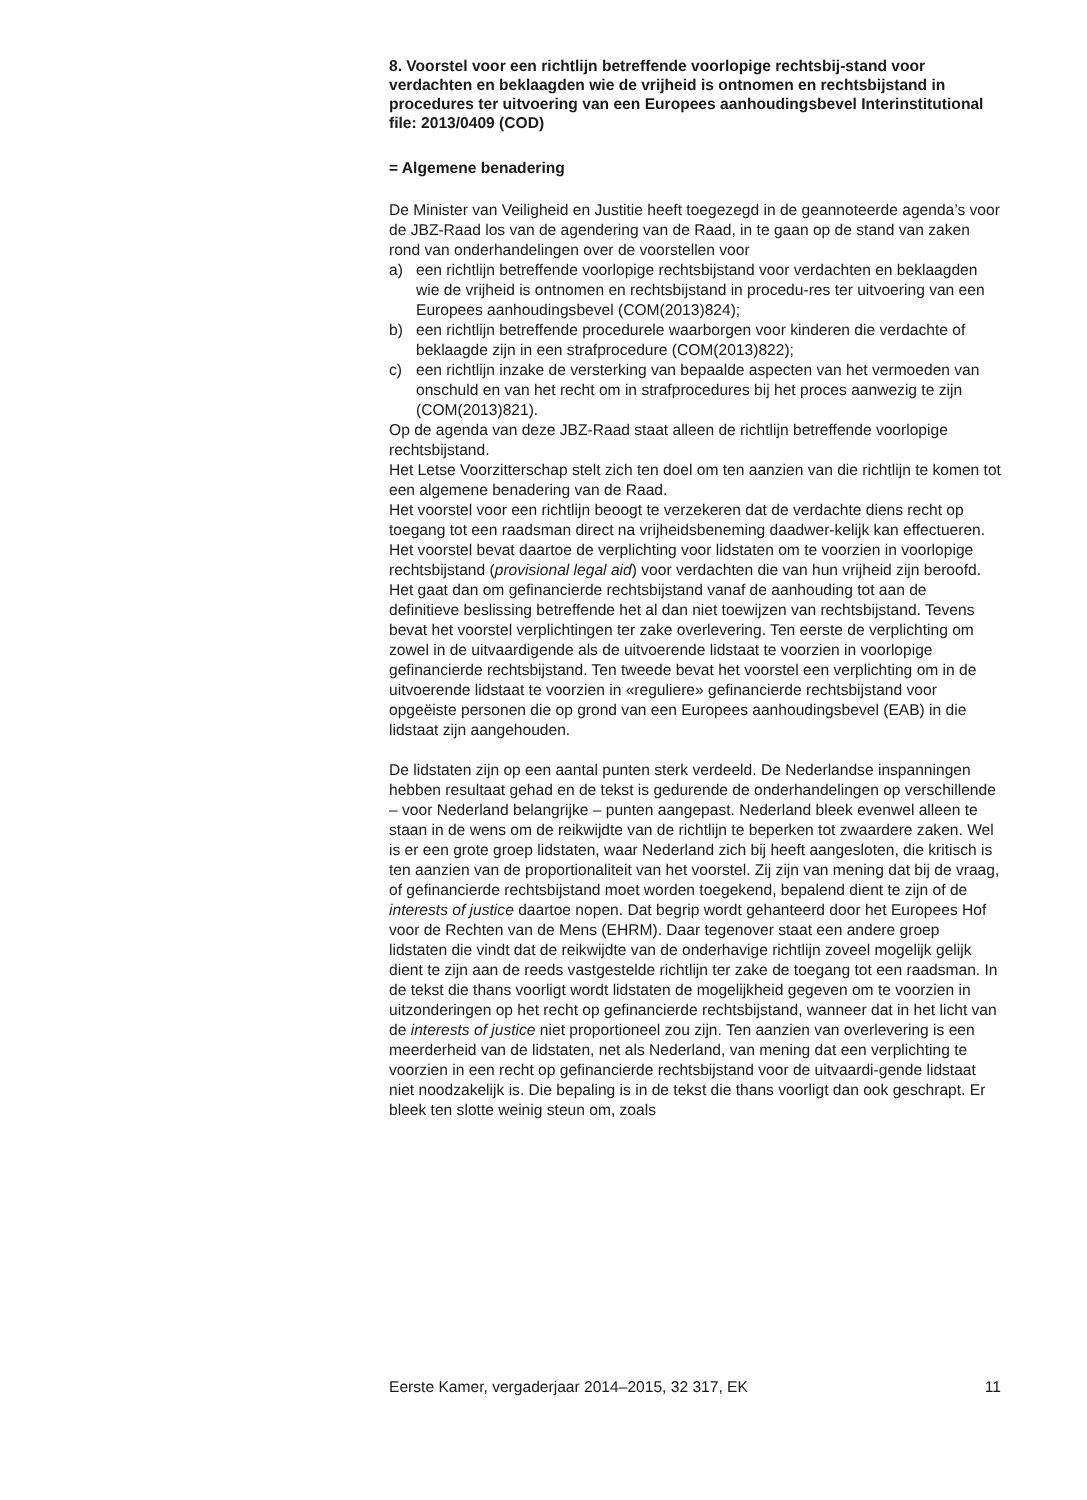8. Voorstel voor een richtlijn betreffende voorlopige rechtsbij-stand voor verdachten en beklaagden wie de vrijheid is ontnomen en rechtsbijstand in procedures ter uitvoering van een Europees aanhoudingsbevel Interinstitutional file: 2013/0409 (COD)
= Algemene benadering
De Minister van Veiligheid en Justitie heeft toegezegd in de geannoteerde agenda’s voor de JBZ-Raad los van de agendering van de Raad, in te gaan op de stand van zaken rond van onderhandelingen over de voorstellen voor
a) een richtlijn betreffende voorlopige rechtsbijstand voor verdachten en beklaagden wie de vrijheid is ontnomen en rechtsbijstand in procedu-res ter uitvoering van een Europees aanhoudingsbevel (COM(2013)824);
b) een richtlijn betreffende procedurele waarborgen voor kinderen die verdachte of beklaagde zijn in een strafprocedure (COM(2013)822);
c) een richtlijn inzake de versterking van bepaalde aspecten van het vermoeden van onschuld en van het recht om in strafprocedures bij het proces aanwezig te zijn (COM(2013)821).
Op de agenda van deze JBZ-Raad staat alleen de richtlijn betreffende voorlopige rechtsbijstand.
Het Letse Voorzitterschap stelt zich ten doel om ten aanzien van die richtlijn te komen tot een algemene benadering van de Raad.
Het voorstel voor een richtlijn beoogt te verzekeren dat de verdachte diens recht op toegang tot een raadsman direct na vrijheidsbeneming daadwer-kelijk kan effectueren. Het voorstel bevat daartoe de verplichting voor lidstaten om te voorzien in voorlopige rechtsbijstand (provisional legal aid) voor verdachten die van hun vrijheid zijn beroofd. Het gaat dan om gefinancierde rechtsbijstand vanaf de aanhouding tot aan de definitieve beslissing betreffende het al dan niet toewijzen van rechtsbijstand. Tevens bevat het voorstel verplichtingen ter zake overlevering. Ten eerste de verplichting om zowel in de uitvaardigende als de uitvoerende lidstaat te voorzien in voorlopige gefinancierde rechtsbijstand. Ten tweede bevat het voorstel een verplichting om in de uitvoerende lidstaat te voorzien in «reguliere» gefinancierde rechtsbijstand voor opgeëiste personen die op grond van een Europees aanhoudingsbevel (EAB) in die lidstaat zijn aangehouden.
De lidstaten zijn op een aantal punten sterk verdeeld. De Nederlandse inspanningen hebben resultaat gehad en de tekst is gedurende de onderhandelingen op verschillende – voor Nederland belangrijke – punten aangepast. Nederland bleek evenwel alleen te staan in de wens om de reikwijdte van de richtlijn te beperken tot zwaardere zaken. Wel is er een grote groep lidstaten, waar Nederland zich bij heeft aangesloten, die kritisch is ten aanzien van de proportionaliteit van het voorstel. Zij zijn van mening dat bij de vraag, of gefinancierde rechtsbijstand moet worden toegekend, bepalend dient te zijn of de interests of justice daartoe nopen. Dat begrip wordt gehanteerd door het Europees Hof voor de Rechten van de Mens (EHRM). Daar tegenover staat een andere groep lidstaten die vindt dat de reikwijdte van de onderhavige richtlijn zoveel mogelijk gelijk dient te zijn aan de reeds vastgestelde richtlijn ter zake de toegang tot een raadsman. In de tekst die thans voorligt wordt lidstaten de mogelijkheid gegeven om te voorzien in uitzonderingen op het recht op gefinancierde rechtsbijstand, wanneer dat in het licht van de interests of justice niet proportioneel zou zijn. Ten aanzien van overlevering is een meerderheid van de lidstaten, net als Nederland, van mening dat een verplichting te voorzien in een recht op gefinancierde rechtsbijstand voor de uitvaardi-gende lidstaat niet noodzakelijk is. Die bepaling is in de tekst die thans voorligt dan ook geschrapt. Er bleek ten slotte weinig steun om, zoals
Eerste Kamer, vergaderjaar 2014–2015, 32 317, EK 11